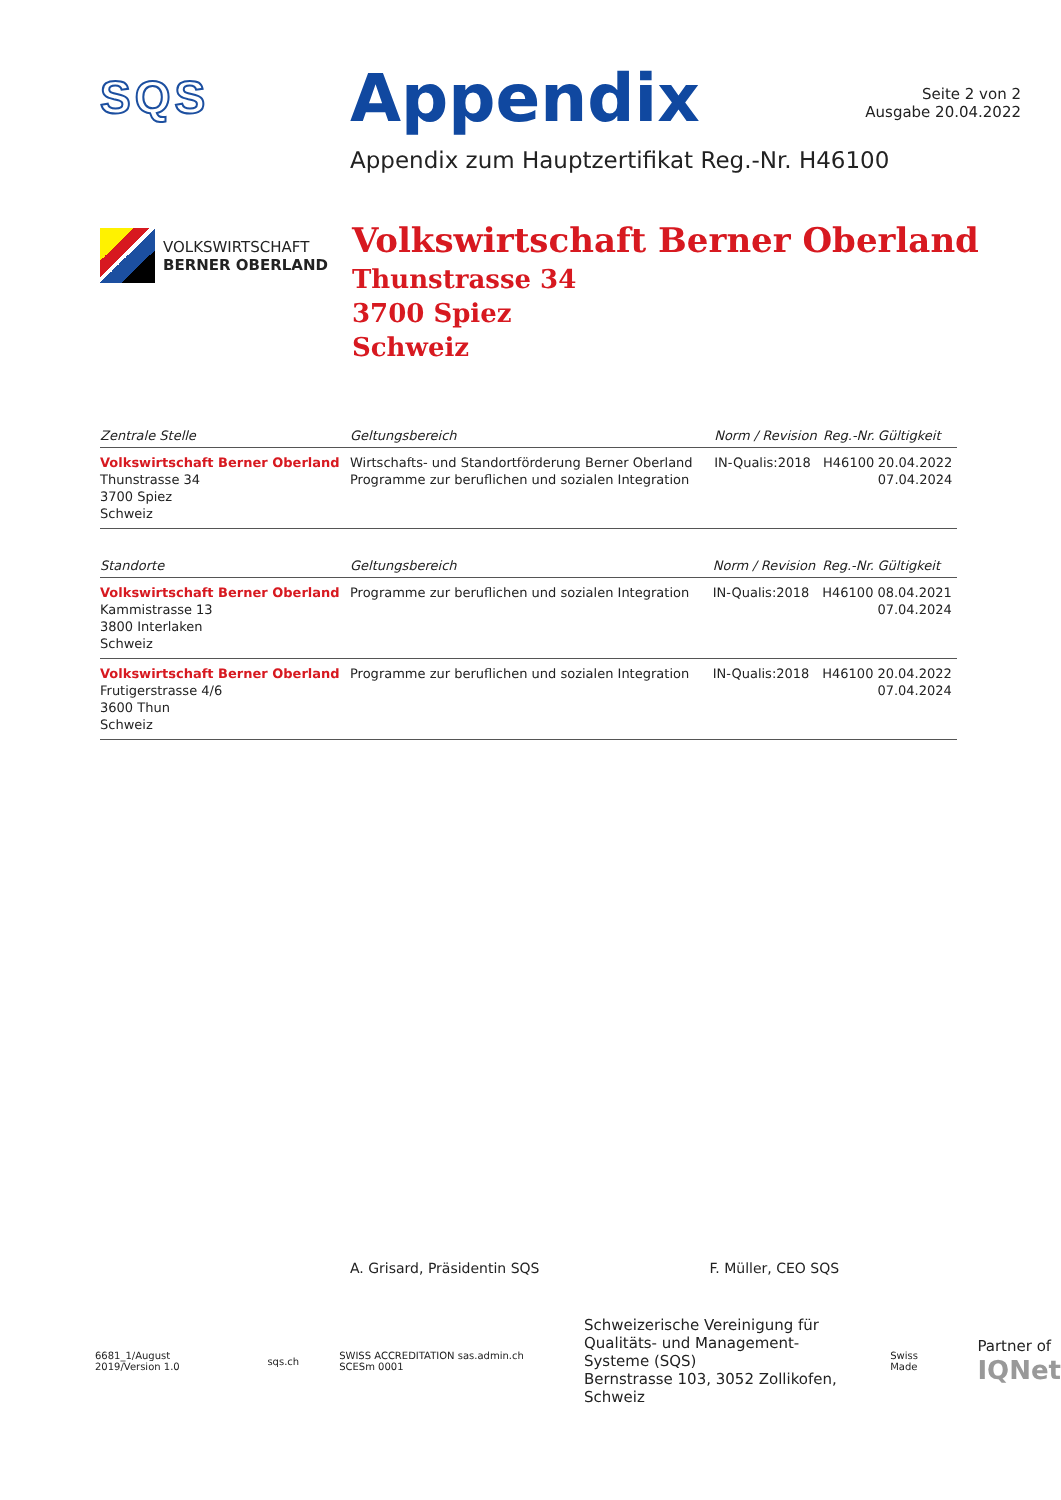SQS
Appendix
Seite 2 von 2
Ausgabe 20.04.2022
Appendix zum Hauptzertifikat Reg.-Nr. H46100
VOLKSWIRTSCHAFT
BERNER OBERLAND
Volkswirtschaft Berner Oberland
Thunstrasse 34
3700 Spiez
Schweiz
| Zentrale Stelle | Geltungsbereich | Norm / Revision | Reg.-Nr. | Gültigkeit |
| --- | --- | --- | --- | --- |
| Volkswirtschaft Berner Oberland Thunstrasse 34 3700 Spiez Schweiz | Wirtschafts- und Standortförderung Berner Oberland Programme zur beruflichen und sozialen Integration | IN-Qualis:2018 | H46100 | 20.04.2022 07.04.2024 |
| Standorte | Geltungsbereich | Norm / Revision | Reg.-Nr. | Gültigkeit |
| --- | --- | --- | --- | --- |
| Volkswirtschaft Berner Oberland Kammistrasse 13 3800 Interlaken Schweiz | Programme zur beruflichen und sozialen Integration | IN-Qualis:2018 | H46100 | 08.04.2021 07.04.2024 |
| Volkswirtschaft Berner Oberland Frutigerstrasse 4/6 3600 Thun Schweiz | Programme zur beruflichen und sozialen Integration | IN-Qualis:2018 | H46100 | 20.04.2022 07.04.2024 |
A. Grisard, Präsidentin SQS F. Müller, CEO SQS
6681_1/August 2019/Version 1.0 sqs.ch
SWISS ACCREDITATION sas.admin.ch SCESm 0001
Schweizerische Vereinigung für
Qualitäts- und Management-Systeme (SQS)
Bernstrasse 103, 3052 Zollikofen, Schweiz
Swiss Made
Partner of
IQNet